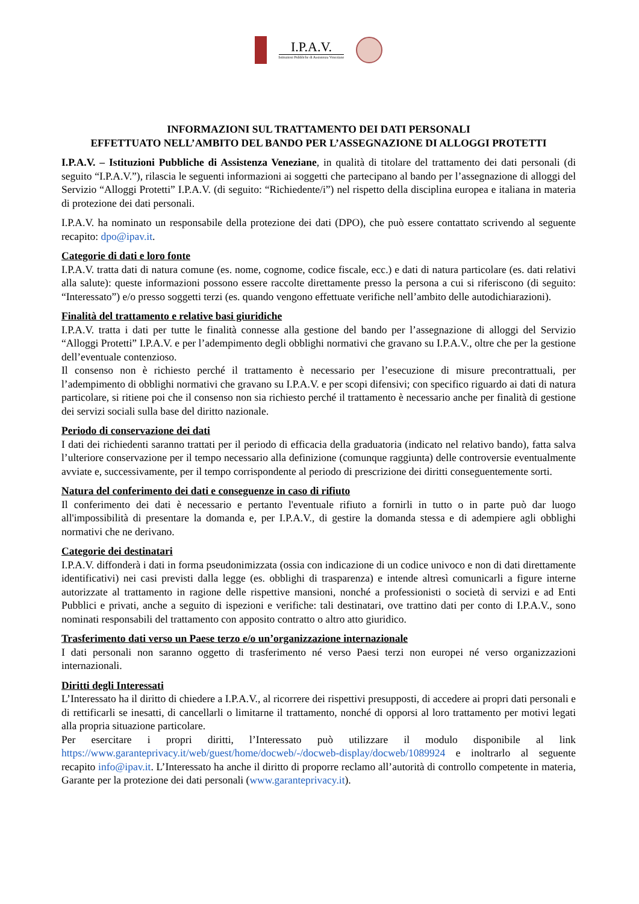I.P.A.V.
Istituzioni Pubbliche di Assistenza Veneziane
INFORMAZIONI SUL TRATTAMENTO DEI DATI PERSONALI
EFFETTUATO NELL’AMBITO DEL BANDO PER L’ASSEGNAZIONE DI ALLOGGI PROTETTI
I.P.A.V. – Istituzioni Pubbliche di Assistenza Veneziane, in qualità di titolare del trattamento dei dati personali (di seguito “I.P.A.V.”), rilascia le seguenti informazioni ai soggetti che partecipano al bando per l’assegnazione di alloggi del Servizio “Alloggi Protetti” I.P.A.V. (di seguito: “Richiedente/i”) nel rispetto della disciplina europea e italiana in materia di protezione dei dati personali.
I.P.A.V. ha nominato un responsabile della protezione dei dati (DPO), che può essere contattato scrivendo al seguente recapito: dpo@ipav.it.
Categorie di dati e loro fonte
I.P.A.V. tratta dati di natura comune (es. nome, cognome, codice fiscale, ecc.) e dati di natura particolare (es. dati relativi alla salute): queste informazioni possono essere raccolte direttamente presso la persona a cui si riferiscono (di seguito: “Interessato”) e/o presso soggetti terzi (es. quando vengono effettuate verifiche nell’ambito delle autodichiarazioni).
Finalità del trattamento e relative basi giuridiche
I.P.A.V. tratta i dati per tutte le finalità connesse alla gestione del bando per l’assegnazione di alloggi del Servizio “Alloggi Protetti” I.P.A.V. e per l’adempimento degli obblighi normativi che gravano su I.P.A.V., oltre che per la gestione dell’eventuale contenzioso.
Il consenso non è richiesto perché il trattamento è necessario per l’esecuzione di misure precontrattuali, per l’adempimento di obblighi normativi che gravano su I.P.A.V. e per scopi difensivi; con specifico riguardo ai dati di natura particolare, si ritiene poi che il consenso non sia richiesto perché il trattamento è necessario anche per finalità di gestione dei servizi sociali sulla base del diritto nazionale.
Periodo di conservazione dei dati
I dati dei richiedenti saranno trattati per il periodo di efficacia della graduatoria (indicato nel relativo bando), fatta salva l’ulteriore conservazione per il tempo necessario alla definizione (comunque raggiunta) delle controversie eventualmente avviate e, successivamente, per il tempo corrispondente al periodo di prescrizione dei diritti conseguentemente sorti.
Natura del conferimento dei dati e conseguenze in caso di rifiuto
Il conferimento dei dati è necessario e pertanto l'eventuale rifiuto a fornirli in tutto o in parte può dar luogo all'impossibilità di presentare la domanda e, per I.P.A.V., di gestire la domanda stessa e di adempiere agli obblighi normativi che ne derivano.
Categorie dei destinatari
I.P.A.V. diffonderà i dati in forma pseudonimizzata (ossia con indicazione di un codice univoco e non di dati direttamente identificativi) nei casi previsti dalla legge (es. obblighi di trasparenza) e intende altresì comunicarli a figure interne autorizzate al trattamento in ragione delle rispettive mansioni, nonché a professionisti o società di servizi e ad Enti Pubblici e privati, anche a seguito di ispezioni e verifiche: tali destinatari, ove trattino dati per conto di I.P.A.V., sono nominati responsabili del trattamento con apposito contratto o altro atto giuridico.
Trasferimento dati verso un Paese terzo e/o un’organizzazione internazionale
I dati personali non saranno oggetto di trasferimento né verso Paesi terzi non europei né verso organizzazioni internazionali.
Diritti degli Interessati
L’Interessato ha il diritto di chiedere a I.P.A.V., al ricorrere dei rispettivi presupposti, di accedere ai propri dati personali e di rettificarli se inesatti, di cancellarli o limitarne il trattamento, nonché di opporsi al loro trattamento per motivi legati alla propria situazione particolare.
Per esercitare i propri diritti, l’Interessato può utilizzare il modulo disponibile al link https://www.garanteprivacy.it/web/guest/home/docweb/-/docweb-display/docweb/1089924 e inoltrarlo al seguente recapito info@ipav.it. L’Interessato ha anche il diritto di proporre reclamo all’autorità di controllo competente in materia, Garante per la protezione dei dati personali (www.garanteprivacy.it).